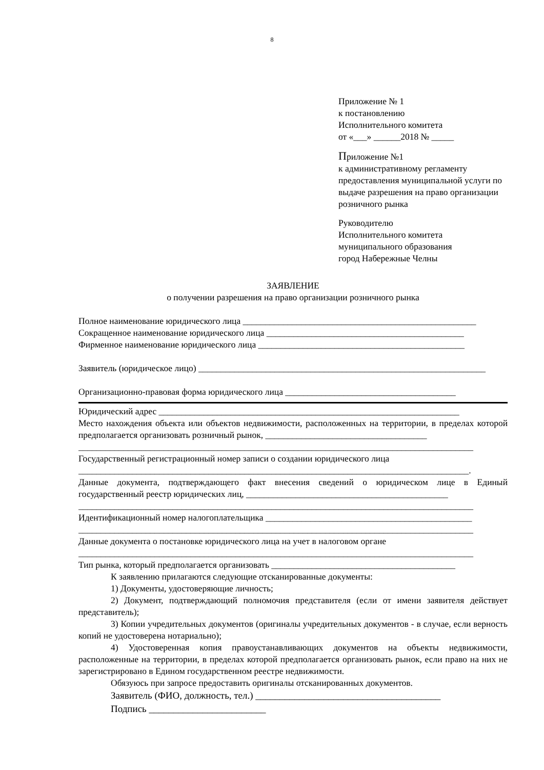8
Приложение № 1
к постановлению
Исполнительного комитета
от «___» ______2018 № _____
Приложение №1
к административному регламенту предоставления муниципальной услуги по выдаче разрешения на право организации розничного рынка
Руководителю
Исполнительного комитета
муниципального образования
город Набережные Челны
ЗАЯВЛЕНИЕ
о получении разрешения на право организации розничного рынка
Полное наименование юридического лица ____________________________________________________
Сокращенное наименование юридического лица ____________________________________________
Фирменное наименование юридического лица ______________________________________________
Заявитель (юридическое лицо) ________________________________________________________________
Организационно-правовая форма юридического лица ______________________________________
Юридический адрес ___________________________________________________________________
Место нахождения объекта или объектов недвижимости, расположенных на территории, в пределах которой предполагается организовать розничный рынок, ____________________________________
________________________________________________________________________________________
Государственный регистрационный номер записи о создании юридического лица
_______________________________________________________________________________________.
Данные документа, подтверждающего факт внесения сведений о юридическом лице в Единый государственный реестр юридических лиц, _____________________________________________
________________________________________________________________________________________
Идентификационный номер налогоплательщика ______________________________________________
________________________________________________________________________________________
Данные документа о постановке юридического лица на учет в налоговом органе
________________________________________________________________________________________
Тип рынка, который предполагается организовать _________________________________________
К заявлению прилагаются следующие отсканированные документы:
1) Документы, удостоверяющие личность;
2) Документ, подтверждающий полномочия представителя (если от имени заявителя действует представитель);
3) Копии учредительных документов (оригиналы учредительных документов - в случае, если верность копий не удостоверена нотариально);
4) Удостоверенная копия правоустанавливающих документов на объекты недвижимости, расположенные на территории, в пределах которой предполагается организовать рынок, если право на них не зарегистрировано в Едином государственном реестре недвижимости.
Обязуюсь при запросе предоставить оригиналы отсканированных документов.
Заявитель (ФИО, должность, тел.) ______________________________________
Подпись ________________________